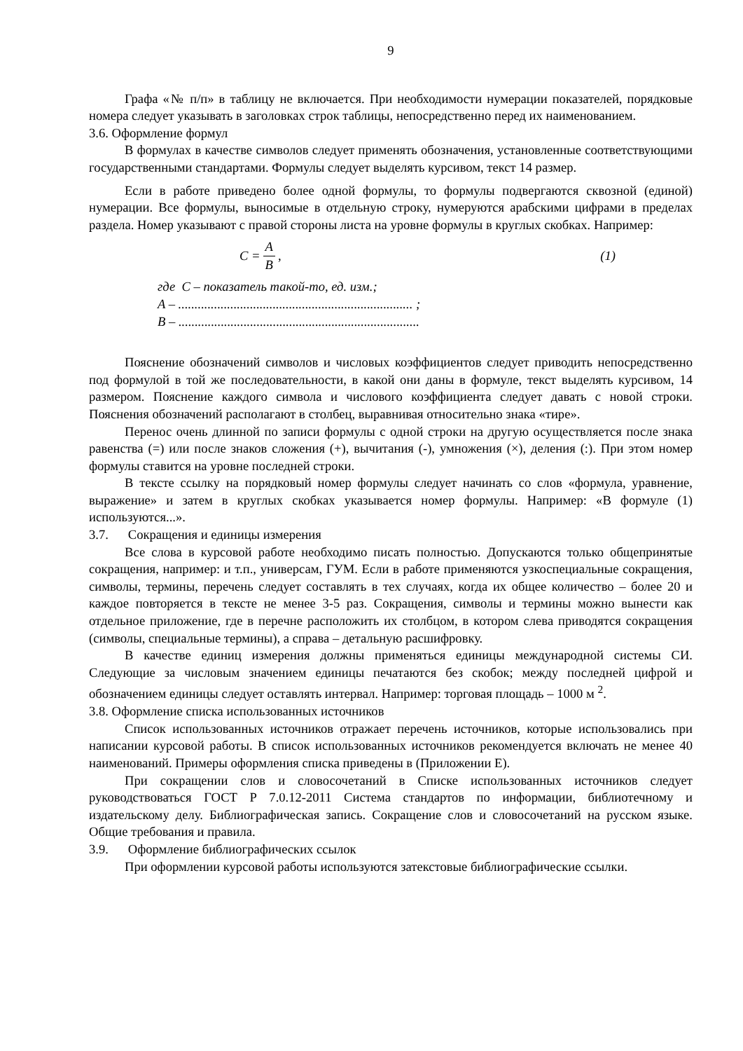9
Графа «№ п/п» в таблицу не включается. При необходимости нумерации показателей, порядковые номера следует указывать в заголовках строк таблицы, непосредственно перед их наименованием.
3.6. Оформление формул
В формулах в качестве символов следует применять обозначения, установленные соответствующими государственными стандартами. Формулы следует выделять курсивом, текст 14 размер.
Если в работе приведено более одной формулы, то формулы подвергаются сквозной (единой) нумерации. Все формулы, выносимые в отдельную строку, нумеруются арабскими цифрами в пределах раздела. Номер указывают с правой стороны листа на уровне формулы в круглых скобках. Например:
C = A B, (1)
где C – показатель такой-то, ед. изм.;
A – ........................................................................ ;
B – ..........................................................................
Пояснение обозначений символов и числовых коэффициентов следует приводить непосредственно под формулой в той же последовательности, в какой они даны в формуле, текст выделять курсивом, 14 размером. Пояснение каждого символа и числового коэффициента следует давать с новой строки. Пояснения обозначений располагают в столбец, выравнивая относительно знака «тире».
Перенос очень длинной по записи формулы с одной строки на другую осуществляется после знака равенства (=) или после знаков сложения (+), вычитания (-), умножения (×), деления (:). При этом номер формулы ставится на уровне последней строки.
В тексте ссылку на порядковый номер формулы следует начинать со слов «формула, уравнение, выражение» и затем в круглых скобках указывается номер формулы. Например: «В формуле (1) используются...».
3.7. Сокращения и единицы измерения
Все слова в курсовой работе необходимо писать полностью. Допускаются только общепринятые сокращения, например: и т.п., универсам, ГУМ. Если в работе применяются узкоспециальные сокращения, символы, термины, перечень следует составлять в тех случаях, когда их общее количество – более 20 и каждое повторяется в тексте не менее 3-5 раз. Сокращения, символы и термины можно вынести как отдельное приложение, где в перечне расположить их столбцом, в котором слева приводятся сокращения (символы, специальные термины), а справа – детальную расшифровку.
В качестве единиц измерения должны применяться единицы международной системы СИ. Следующие за числовым значением единицы печатаются без скобок; между последней цифрой и обозначением единицы следует оставлять интервал. Например: торговая площадь – 1000 м <sup>2</sup>.
3.8. Оформление списка использованных источников
Список использованных источников отражает перечень источников, которые использовались при написании курсовой работы. В список использованных источников рекомендуется включать не менее 40 наименований. Примеры оформления списка приведены в (Приложении Е).
При сокращении слов и словосочетаний в Списке использованных источников следует руководствоваться ГОСТ Р 7.0.12-2011 Система стандартов по информации, библиотечному и издательскому делу. Библиографическая запись. Сокращение слов и словосочетаний на русском языке. Общие требования и правила.
3.9. Оформление библиографических ссылок
При оформлении курсовой работы используются затекстовые библиографические ссылки.